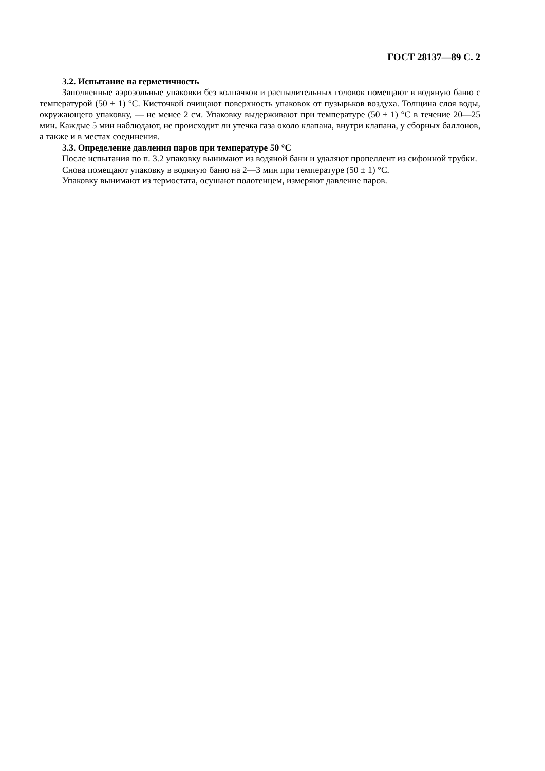ГОСТ 28137—89 С. 2
3.2. Испытание на герметичность
Заполненные аэрозольные упаковки без колпачков и распылительных головок помещают в водяную баню с температурой (50 ± 1) °С. Кисточкой очищают поверхность упаковок от пузырьков воздуха. Толщина слоя воды, окружающего упаковку, — не менее 2 см. Упаковку выдерживают при температуре (50 ± 1) °С в течение 20—25 мин. Каждые 5 мин наблюдают, не происходит ли утечка газа около клапана, внутри клапана, у сборных баллонов, а также и в местах соединения.
3.3. Определение давления паров при температуре 50 °С
После испытания по п. 3.2 упаковку вынимают из водяной бани и удаляют пропеллент из сифонной трубки.
Снова помещают упаковку в водяную баню на 2—3 мин при температуре (50 ± 1) °С.
Упаковку вынимают из термостата, осушают полотенцем, измеряют давление паров.